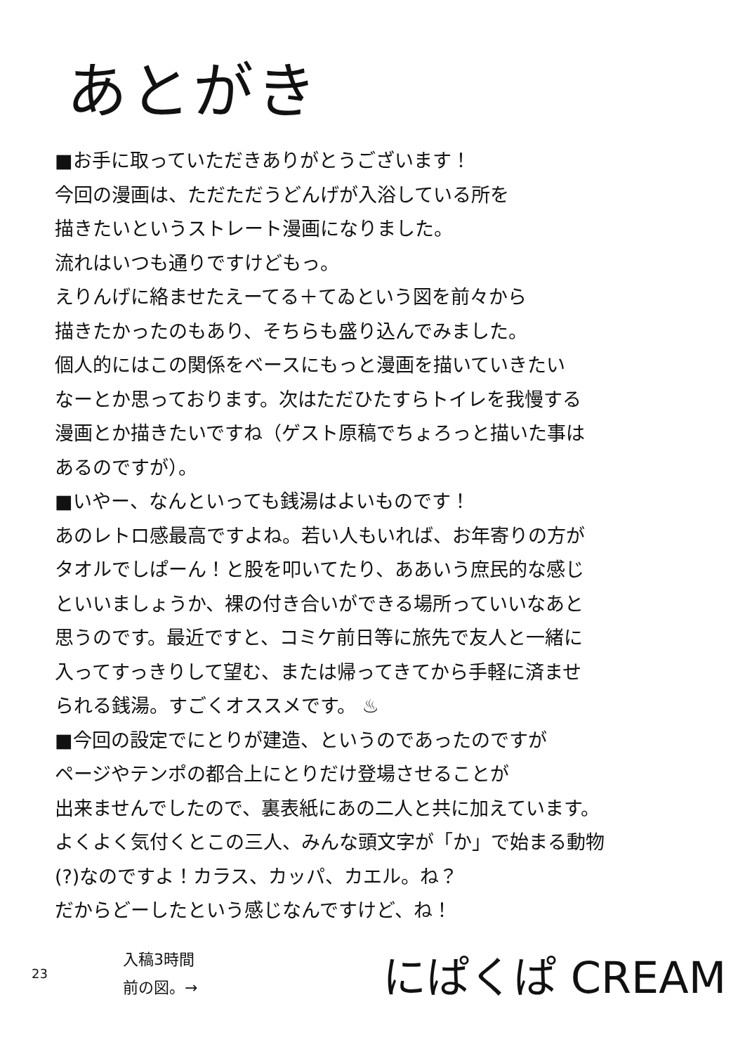あとがき
■お手に取っていただきありがとうございます！
今回の漫画は、ただただうどんげが入浴している所を
描きたいというストレート漫画になりました。
流れはいつも通りですけどもっ。
えりんげに絡ませたえーてる＋てゐという図を前々から
描きたかったのもあり、そちらも盛り込んでみました。
個人的にはこの関係をベースにもっと漫画を描いていきたい
なーとか思っております。次はただひたすらトイレを我慢する
漫画とか描きたいですね（ゲスト原稿でちょろっと描いた事は
あるのですが）。
■いやー、なんといっても銭湯はよいものです！
あのレトロ感最高ですよね。若い人もいれば、お年寄りの方が
タオルでしぱーん！と股を叩いてたり、ああいう庶民的な感じ
といいましょうか、裸の付き合いができる場所っていいなあと
思うのです。最近ですと、コミケ前日等に旅先で友人と一緒に
入ってすっきりして望む、または帰ってきてから手軽に済ませ
られる銭湯。すごくオススメです。 ♨
■今回の設定でにとりが建造、というのであったのですが
ページやテンポの都合上にとりだけ登場させることが
出来ませんでしたので、裏表紙にあの二人と共に加えています。
よくよく気付くとこの三人、みんな頭文字が「か」で始まる動物
(?)なのですよ！カラス、カッパ、カエル。ね？
だからどーしたという感じなんですけど、ね！
23
入稿3時間
前の図。→
にぱくぱ CREAM